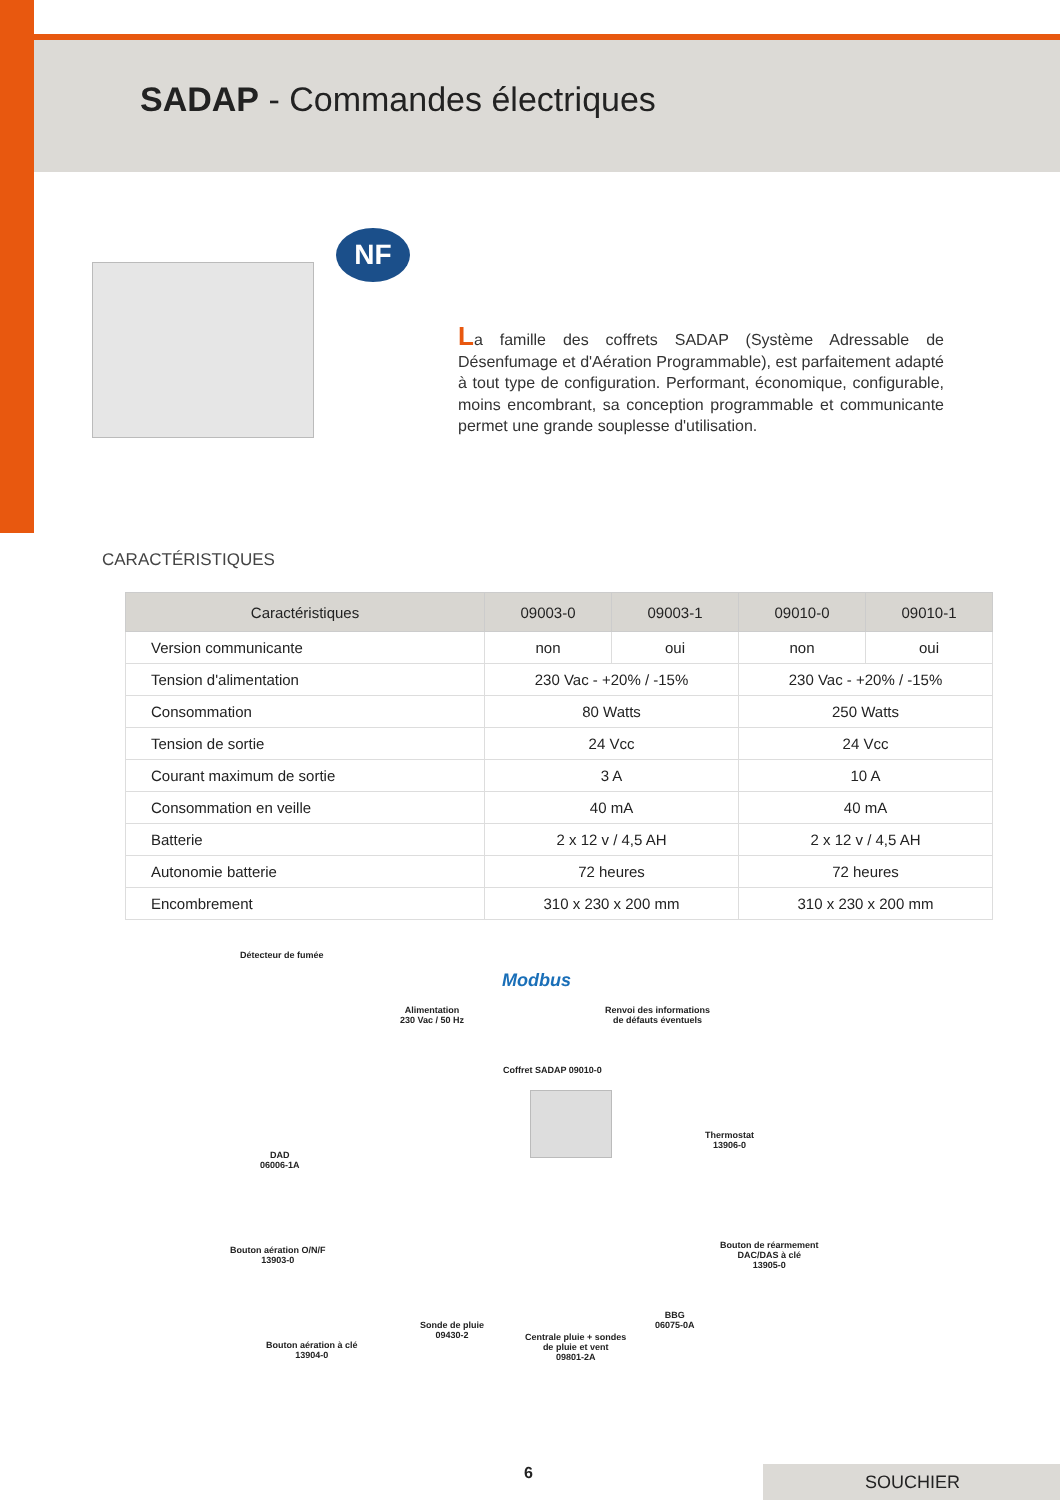SADAP - Commandes électriques
NF
La famille des coffrets SADAP (Système Adressable de Désenfumage et d'Aération Programmable), est parfaitement adapté à tout type de configuration. Performant, économique, configurable, moins encombrant, sa conception programmable et communicante permet une grande souplesse d'utilisation.
CARACTÉRISTIQUES
| Caractéristiques | 09003-0 | 09003-1 | 09010-0 | 09010-1 |
| --- | --- | --- | --- | --- |
| Version communicante | non | oui | non | oui |
| Tension d'alimentation | 230 Vac - +20% / -15% | | 230 Vac - +20% / -15% | |
| Consommation | 80 Watts | | 250 Watts | |
| Tension de sortie | 24 Vcc | | 24 Vcc | |
| Courant maximum de sortie | 3 A | | 10 A | |
| Consommation en veille | 40 mA | | 40 mA | |
| Batterie | 2 x 12 v / 4,5 AH | | 2 x 12 v / 4,5 AH | |
| Autonomie batterie | 72 heures | | 72 heures | |
| Encombrement | 310 x 230 x 200 mm | | 310 x 230 x 200 mm | |
Détecteur de fumée
Modbus
Alimentation
230 Vac / 50 Hz
Renvoi des informations
de défauts éventuels
Coffret SADAP 09010-0
Thermostat
13906-0
DAD
06006-1A
Bouton aération O/N/F
13903-0
Bouton de réarmement
DAC/DAS à clé
13905-0
Sonde de pluie
09430-2
BBG
06075-0A
Bouton aération à clé
13904-0
Centrale pluie + sondes
de pluie et vent
09801-2A
6 SOUCHIER